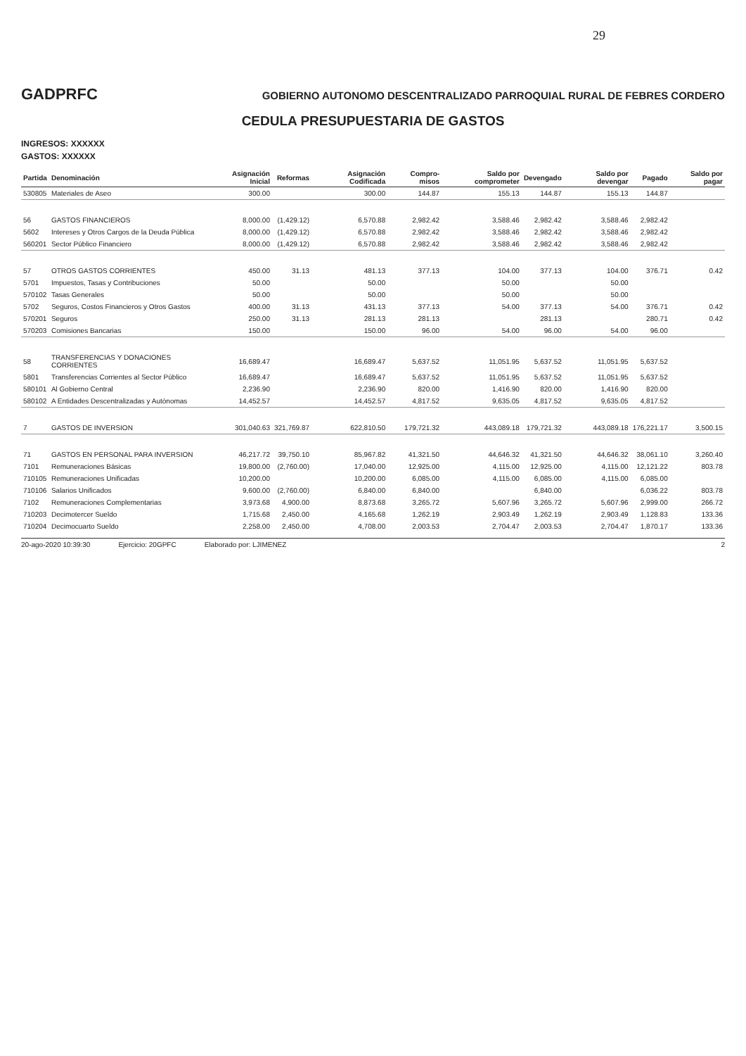29
GADPRFC
GOBIERNO AUTONOMO DESCENTRALIZADO PARROQUIAL RURAL DE FEBRES CORDERO
CEDULA PRESUPUESTARIA DE GASTOS
INGRESOS: XXXXXX
GASTOS: XXXXXX
| Partida | Denominación | Asignación Inicial | Reformas | Asignación Codificada | Compro- misos | Saldo por comprometer | Devengado | Saldo por devengar | Pagado | Saldo por pagar |
| --- | --- | --- | --- | --- | --- | --- | --- | --- | --- | --- |
| 530805 | Materiales de Aseo | 300.00 | | 300.00 | 144.87 | 155.13 | 144.87 | 155.13 | 144.87 | |
| 56 | GASTOS FINANCIEROS | 8,000.00 | (1,429.12) | 6,570.88 | 2,982.42 | 3,588.46 | 2,982.42 | 3,588.46 | 2,982.42 | |
| 5602 | Intereses y Otros Cargos de la Deuda Pública | 8,000.00 | (1,429.12) | 6,570.88 | 2,982.42 | 3,588.46 | 2,982.42 | 3,588.46 | 2,982.42 | |
| 560201 | Sector Público Financiero | 8,000.00 | (1,429.12) | 6,570.88 | 2,982.42 | 3,588.46 | 2,982.42 | 3,588.46 | 2,982.42 | |
| 57 | OTROS GASTOS CORRIENTES | 450.00 | 31.13 | 481.13 | 377.13 | 104.00 | 377.13 | 104.00 | 376.71 | 0.42 |
| 5701 | Impuestos, Tasas y Contribuciones | 50.00 | | 50.00 | | 50.00 | | 50.00 | | |
| 570102 | Tasas Generales | 50.00 | | 50.00 | | 50.00 | | 50.00 | | |
| 5702 | Seguros, Costos Financieros y Otros Gastos | 400.00 | 31.13 | 431.13 | 377.13 | 54.00 | 377.13 | 54.00 | 376.71 | 0.42 |
| 570201 | Seguros | 250.00 | 31.13 | 281.13 | 281.13 | | 281.13 | | 280.71 | 0.42 |
| 570203 | Comisiones Bancarias | 150.00 | | 150.00 | 96.00 | 54.00 | 96.00 | 54.00 | 96.00 | |
| 58 | TRANSFERENCIAS Y DONACIONES CORRIENTES | 16,689.47 | | 16,689.47 | 5,637.52 | 11,051.95 | 5,637.52 | 11,051.95 | 5,637.52 | |
| 5801 | Transferencias Corrientes al Sector Público | 16,689.47 | | 16,689.47 | 5,637.52 | 11,051.95 | 5,637.52 | 11,051.95 | 5,637.52 | |
| 580101 | Al Gobierno Central | 2,236.90 | | 2,236.90 | 820.00 | 1,416.90 | 820.00 | 1,416.90 | 820.00 | |
| 580102 | A Entidades Descentralizadas y Autónomas | 14,452.57 | | 14,452.57 | 4,817.52 | 9,635.05 | 4,817.52 | 9,635.05 | 4,817.52 | |
| 7 | GASTOS DE INVERSION | 301,040.63 | 321,769.87 | 622,810.50 | 179,721.32 | 443,089.18 | 179,721.32 | 443,089.18 | 176,221.17 | 3,500.15 |
| 71 | GASTOS EN PERSONAL PARA INVERSION | 46,217.72 | 39,750.10 | 85,967.82 | 41,321.50 | 44,646.32 | 41,321.50 | 44,646.32 | 38,061.10 | 3,260.40 |
| 7101 | Remuneraciones Básicas | 19,800.00 | (2,760.00) | 17,040.00 | 12,925.00 | 4,115.00 | 12,925.00 | 4,115.00 | 12,121.22 | 803.78 |
| 710105 | Remuneraciones Unificadas | 10,200.00 | | 10,200.00 | 6,085.00 | 4,115.00 | 6,085.00 | 4,115.00 | 6,085.00 | |
| 710106 | Salarios Unificados | 9,600.00 | (2,760.00) | 6,840.00 | 6,840.00 | | 6,840.00 | | 6,036.22 | 803.78 |
| 7102 | Remuneraciones Complementarias | 3,973.68 | 4,900.00 | 8,873.68 | 3,265.72 | 5,607.96 | 3,265.72 | 5,607.96 | 2,999.00 | 266.72 |
| 710203 | Decimotercer Sueldo | 1,715.68 | 2,450.00 | 4,165.68 | 1,262.19 | 2,903.49 | 1,262.19 | 2,903.49 | 1,128.83 | 133.36 |
| 710204 | Decimocuarto Sueldo | 2,258.00 | 2,450.00 | 4,708.00 | 2,003.53 | 2,704.47 | 2,003.53 | 2,704.47 | 1,870.17 | 133.36 |
20-ago-2020 10:39:30 Ejercicio: 20GPFC Elaborado por: LJIMENEZ 2